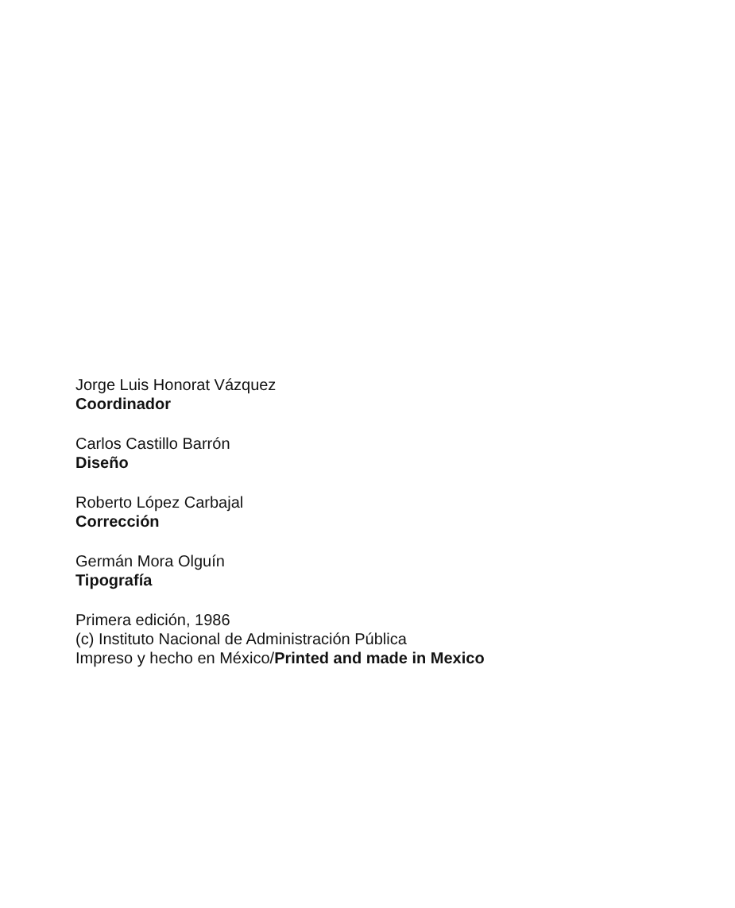Jorge Luis Honorat Vázquez
Coordinador
Carlos Castillo Barrón
Diseño
Roberto López Carbajal
Corrección
Germán Mora Olguín
Tipografía
Primera edición, 1986
(c) Instituto Nacional de Administración Pública
Impreso y hecho en México/Printed and made in Mexico